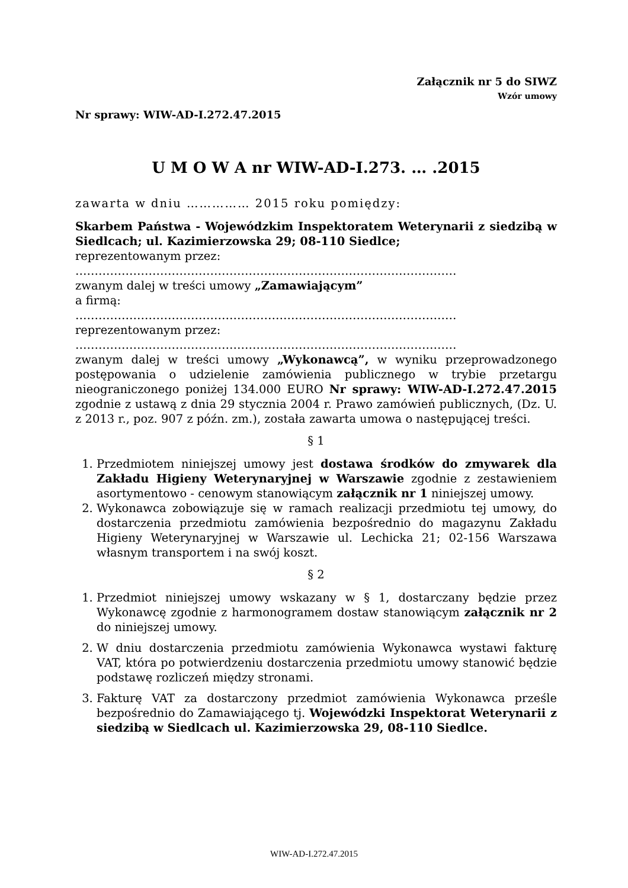Załącznik nr 5 do SIWZ
Wzór umowy
Nr sprawy: WIW-AD-I.272.47.2015
U M O W A nr WIW-AD-I.273. … .2015
zawarta w dniu …………… 2015 roku pomiędzy:
Skarbem Państwa - Wojewódzkim Inspektoratem Weterynarii z siedzibą w Siedlcach; ul. Kazimierzowska 29; 08-110 Siedlce;
reprezentowanym przez:
………………………………………………………………………………………
zwanym dalej w treści umowy „Zamawiającym”
a firmą:
………………………………………………………………………………………
reprezentowanym przez:
………………………………………………………………………………………
zwanym dalej w treści umowy „Wykonawcą”, w wyniku przeprowadzonego postępowania o udzielenie zamówienia publicznego w trybie przetargu nieograniczonego poniżej 134.000 EURO Nr sprawy: WIW-AD-I.272.47.2015 zgodnie z ustawą z dnia 29 stycznia 2004 r. Prawo zamówień publicznych, (Dz. U. z 2013 r., poz. 907 z późn. zm.), została zawarta umowa o następującej treści.
§ 1
1. Przedmiotem niniejszej umowy jest dostawa środków do zmywarek dla Zakładu Higieny Weterynaryjnej w Warszawie zgodnie z zestawieniem asortymentowo - cenowym stanowiącym załącznik nr 1 niniejszej umowy.
2. Wykonawca zobowiązuje się w ramach realizacji przedmiotu tej umowy, do dostarczenia przedmiotu zamówienia bezpośrednio do magazynu Zakładu Higieny Weterynaryjnej w Warszawie ul. Lechicka 21; 02-156 Warszawa własnym transportem i na swój koszt.
§ 2
1. Przedmiot niniejszej umowy wskazany w § 1, dostarczany będzie przez Wykonawcę zgodnie z harmonogramem dostaw stanowiącym załącznik nr 2 do niniejszej umowy.
2. W dniu dostarczenia przedmiotu zamówienia Wykonawca wystawi fakturę VAT, która po potwierdzeniu dostarczenia przedmiotu umowy stanowić będzie podstawę rozliczeń między stronami.
3. Fakturę VAT za dostarczony przedmiot zamówienia Wykonawca prześle bezpośrednio do Zamawiającego tj. Wojewódzki Inspektorat Weterynarii z siedzibą w Siedlcach ul. Kazimierzowska 29, 08-110 Siedlce.
WIW-AD-I.272.47.2015